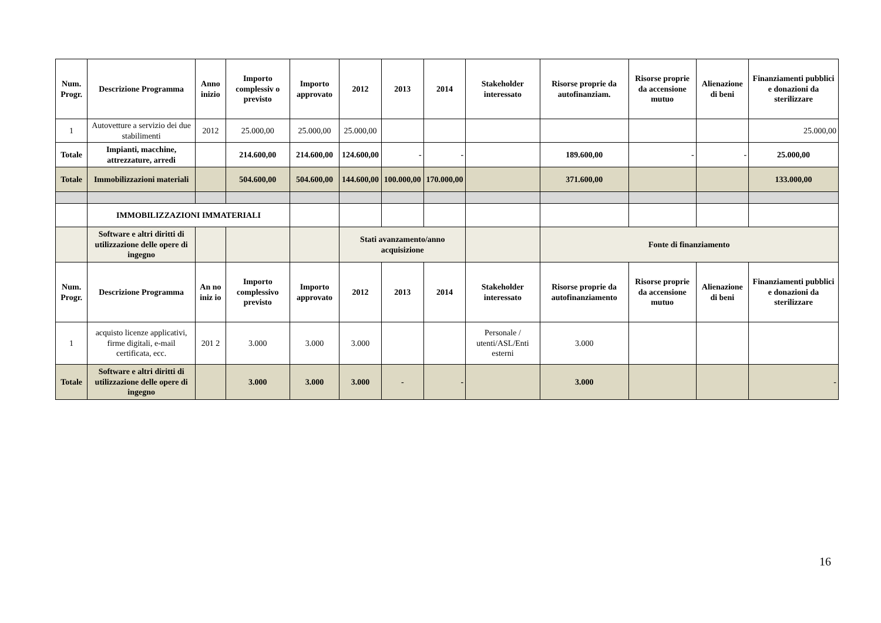| Num. Progr. | Descrizione Programma | Anno inizio | Importo complessiv o previsto | Importo approvato | 2012 | 2013 | | 2014 | Stakeholder interessato | Risorse proprie da autofinanziam. | Risorse proprie da accensione mutuo | Alienazione di beni | Finanziamenti pubblici e donazioni da sterilizzare |
| --- | --- | --- | --- | --- | --- | --- | --- | --- | --- | --- | --- | --- | --- |
| 1 | Autovetture a servizio dei due stabilimenti | 2012 | 25.000,00 | 25.000,00 | 25.000,00 | | | | | | | | 25.000,00 |
| Totale | Impianti, macchine, attrezzature, arredi | | 214.600,00 | 214.600,00 | 124.600,00 | - | | - | | 189.600,00 | - | - | 25.000,00 |
| Totale | Immobilizzazioni materiali | | 504.600,00 | 504.600,00 | 144.600,00 | 100.000,00 | | 170.000,00 | | 371.600,00 | | | 133.000,00 |
| | IMMOBILIZZAZIONI IMMATERIALI | | | | | | | | | | | | |
| | Software e altri diritti di utilizzazione delle opere di ingegno | | | | Stati avanzamento/anno acquisizione | | | | | Fonte di finanziamento | | | |
| Num. Progr. | Descrizione Programma | An no iniz io | Importo complessivo previsto | Importo approvato | 2012 | 2013 | 2014 | | Stakeholder interessato | Risorse proprie da autofinanziamento | Risorse proprie da accensione mutuo | Alienazione di beni | Finanziamenti pubblici e donazioni da sterilizzare |
| 1 | acquisto licenze applicativi, firme digitali, e-mail certificata, ecc. | 201 2 | 3.000 | 3.000 | 3.000 | | | | Personale / utenti/ASL/Enti esterni | 3.000 | | | |
| Totale | Software e altri diritti di utilizzazione delle opere di ingegno | | 3.000 | 3.000 | 3.000 | - | - | | | 3.000 | | | - |
16